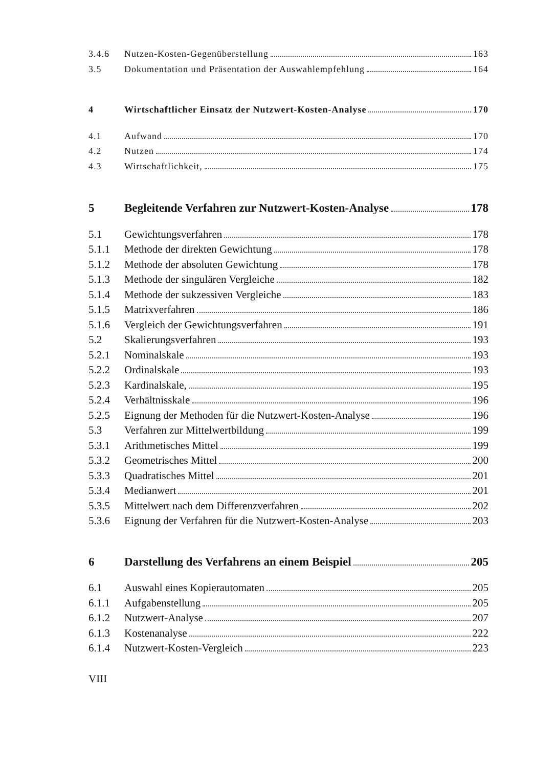3.4.6 Nutzen-Kosten-Gegenüberstellung 163
3.5 Dokumentation und Präsentation der Auswahlempfehlung 164
4 Wirtschaftlicher Einsatz der Nutzwert-Kosten-Analyse 170
4.1 Aufwand 170
4.2 Nutzen 174
4.3 Wirtschaftlichkeit, 175
5 Begleitende Verfahren zur Nutzwert-Kosten-Analyse 178
5.1 Gewichtungsverfahren 178
5.1.1 Methode der direkten Gewichtung 178
5.1.2 Methode der absoluten Gewichtung 178
5.1.3 Methode der singulären Vergleiche 182
5.1.4 Methode der sukzessiven Vergleiche 183
5.1.5 Matrixverfahren 186
5.1.6 Vergleich der Gewichtungsverfahren 191
5.2 Skalierungsverfahren 193
5.2.1 Nominalskale 193
5.2.2 Ordinalskale 193
5.2.3 Kardinalskale, 195
5.2.4 Verhältnisskale 196
5.2.5 Eignung der Methoden für die Nutzwert-Kosten-Analyse 196
5.3 Verfahren zur Mittelwertbildung 199
5.3.1 Arithmetisches Mittel 199
5.3.2 Geometrisches Mittel 200
5.3.3 Quadratisches Mittel 201
5.3.4 Medianwert 201
5.3.5 Mittelwert nach dem Differenzverfahren 202
5.3.6 Eignung der Verfahren für die Nutzwert-Kosten-Analyse 203
6 Darstellung des Verfahrens an einem Beispiel 205
6.1 Auswahl eines Kopierautomaten 205
6.1.1 Aufgabenstellung 205
6.1.2 Nutzwert-Analyse 207
6.1.3 Kostenanalyse 222
6.1.4 Nutzwert-Kosten-Vergleich 223
VIII